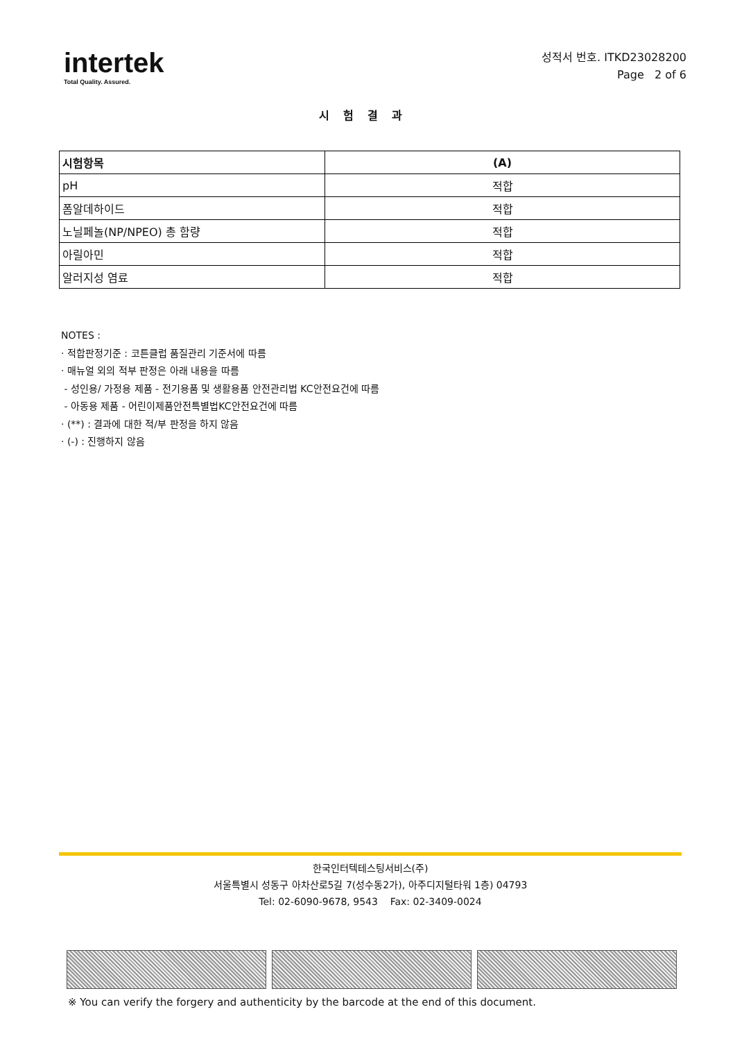intertek
Total Quality. Assured.
성적서 번호. ITKD23028200
Page 2 of 6
시험결과
| 시험항목 | (A) |
| --- | --- |
| pH | 적합 |
| 폼알데하이드 | 적합 |
| 노닐페놀(NP/NPEO) 총 함량 | 적합 |
| 아릴아민 | 적합 |
| 알러지성 염료 | 적합 |
NOTES :
· 적합판정기준 : 코튼클럽 품질관리 기준서에 따름
· 매뉴얼 외의 적부 판정은 아래 내용을 따름
- 성인용/ 가정용 제품 - 전기용품 및 생활용품 안전관리법 KC안전요건에 따름
- 아동용 제품 - 어린이제품안전특별법KC안전요건에 따름
· (**) : 결과에 대한 적/부 판정을 하지 않음
· (-) : 진행하지 않음
한국인터텍테스팅서비스(주)
서울특별시 성동구 아차산로5길 7(성수동2가), 아주디지털타워 1층) 04793
Tel: 02-6090-9678, 9543 Fax: 02-3409-0024
※ You can verify the forgery and authenticity by the barcode at the end of this document.